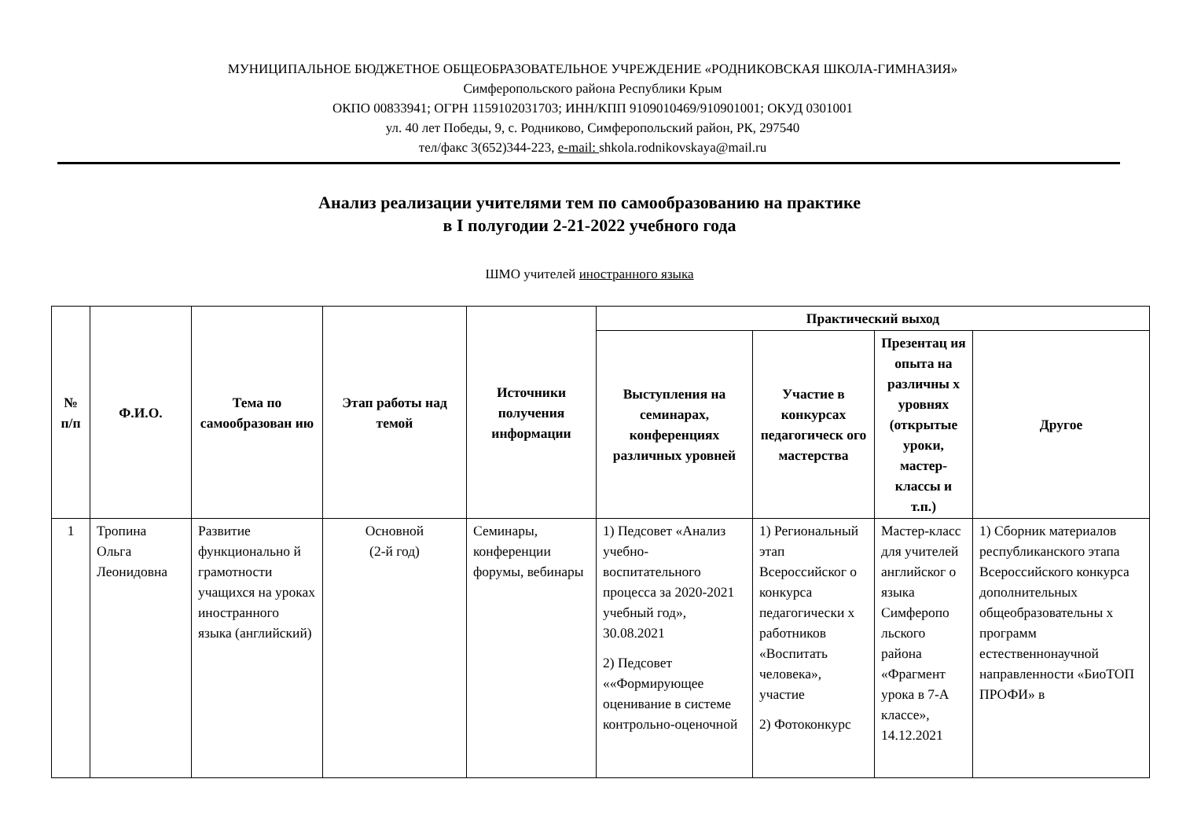МУНИЦИПАЛЬНОЕ БЮДЖЕТНОЕ ОБЩЕОБРАЗОВАТЕЛЬНОЕ УЧРЕЖДЕНИЕ «РОДНИКОВСКАЯ ШКОЛА-ГИМНАЗИЯ»
Симферопольского района Республики Крым
ОКПО 00833941; ОГРН 1159102031703; ИНН/КПП 9109010469/910901001; ОКУД 0301001
ул. 40 лет Победы, 9, с. Родниково, Симферопольский район, РК, 297540
тел/факс 3(652)344-223, e-mail: shkola.rodnikovskaya@mail.ru
Анализ реализации учителями тем по самообразованию на практике
в I полугодии 2-21-2022 учебного года
ШМО учителей иностранного языка
| № п/п | Ф.И.О. | Тема по самообразован ию | Этап работы над темой | Источники получения информации | Практический выход | | | |
| --- | --- | --- | --- | --- | --- | --- | --- | --- |
| | | | | | Выступления на семинарах, конференциях различных уровней | Участие в конкурсах педагогическ ого мастерства | Презентац ия опыта на различны х уровнях (открытые уроки, мастер-классы и т.п.) | Другое |
| 1 | Тропина Ольга Леонидовна | Развитие функционально й грамотности учащихся на уроках иностранного языка (английский) | Основной (2-й год) | Семинары, конференции форумы, вебинары | 1) Педсовет «Анализ учебно-воспитательного процесса за 2020-2021 учебный год», 30.08.2021 2) Педсовет ««Формирующее оценивание в системе контрольно-оценочной | 1) Региональный этап Всероссийског о конкурса педагогически х работников «Воспитать человека», участие 2) Фотоконкурс | Мастер-класс для учителей английског о языка Симферопо льского района «Фрагмент урока в 7-А классе», 14.12.2021 | 1) Сборник материалов республиканского этапа Всероссийского конкурса дополнительных общеобразовательны х программ естественнонаучной направленности «БиоТОП ПРОФИ» в |